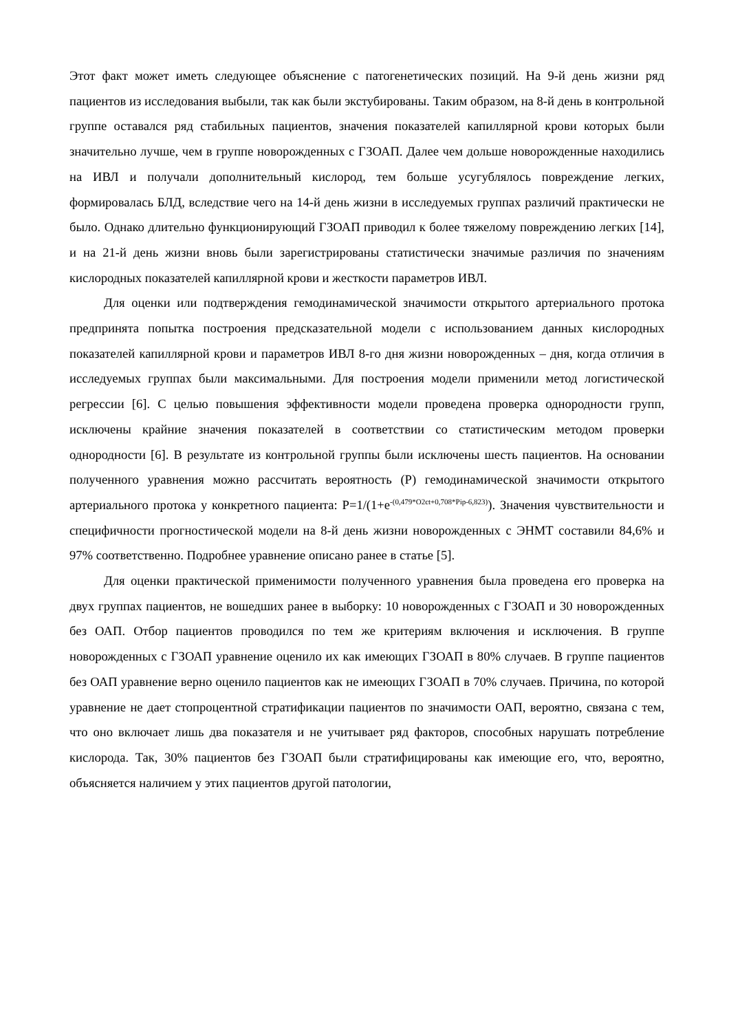Этот факт может иметь следующее объяснение с патогенетических позиций. На 9-й день жизни ряд пациентов из исследования выбыли, так как были экстубированы. Таким образом, на 8-й день в контрольной группе оставался ряд стабильных пациентов, значения показателей капиллярной крови которых были значительно лучше, чем в группе новорожденных с ГЗОАП. Далее чем дольше новорожденные находились на ИВЛ и получали дополнительный кислород, тем больше усугублялось повреждение легких, формировалась БЛД, вследствие чего на 14-й день жизни в исследуемых группах различий практически не было. Однако длительно функционирующий ГЗОАП приводил к более тяжелому повреждению легких [14], и на 21-й день жизни вновь были зарегистрированы статистически значимые различия по значениям кислородных показателей капиллярной крови и жесткости параметров ИВЛ.
Для оценки или подтверждения гемодинамической значимости открытого артериального протока предпринята попытка построения предсказательной модели с использованием данных кислородных показателей капиллярной крови и параметров ИВЛ 8-го дня жизни новорожденных – дня, когда отличия в исследуемых группах были максимальными. Для построения модели применили метод логистической регрессии [6]. С целью повышения эффективности модели проведена проверка однородности групп, исключены крайние значения показателей в соответствии со статистическим методом проверки однородности [6]. В результате из контрольной группы были исключены шесть пациентов. На основании полученного уравнения можно рассчитать вероятность (P) гемодинамической значимости открытого артериального протока у конкретного пациента: P=1/(1+e<sup>-(0,479*O2ct+0,708*Pip-6,823)</sup>). Значения чувствительности и специфичности прогностической модели на 8-й день жизни новорожденных с ЭНМТ составили 84,6% и 97% соответственно. Подробнее уравнение описано ранее в статье [5].
Для оценки практической применимости полученного уравнения была проведена его проверка на двух группах пациентов, не вошедших ранее в выборку: 10 новорожденных с ГЗОАП и 30 новорожденных без ОАП. Отбор пациентов проводился по тем же критериям включения и исключения. В группе новорожденных с ГЗОАП уравнение оценило их как имеющих ГЗОАП в 80% случаев. В группе пациентов без ОАП уравнение верно оценило пациентов как не имеющих ГЗОАП в 70% случаев. Причина, по которой уравнение не дает стопроцентной стратификации пациентов по значимости ОАП, вероятно, связана с тем, что оно включает лишь два показателя и не учитывает ряд факторов, способных нарушать потребление кислорода. Так, 30% пациентов без ГЗОАП были стратифицированы как имеющие его, что, вероятно, объясняется наличием у этих пациентов другой патологии,